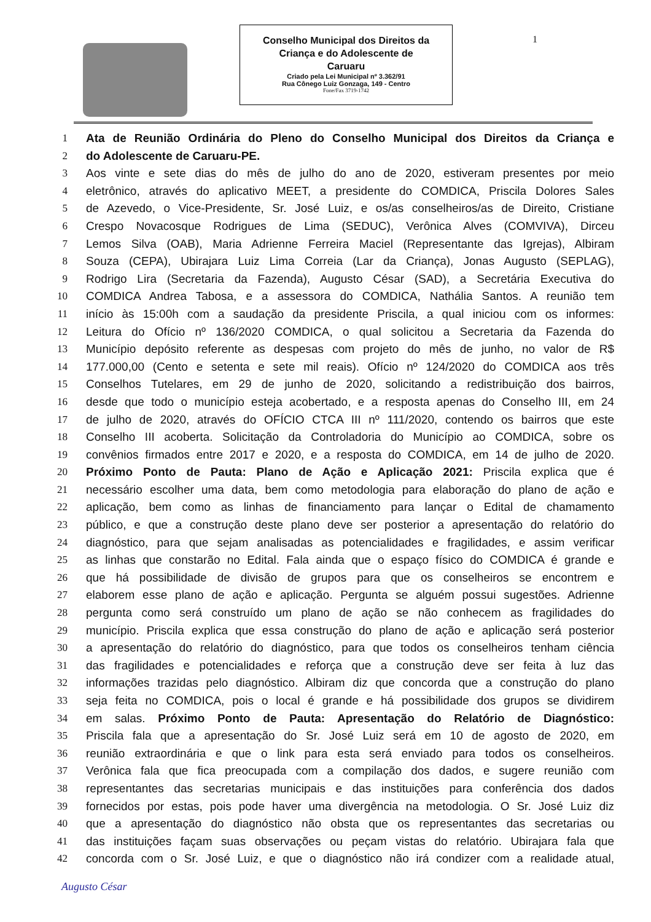Conselho Municipal dos Direitos da
Criança e do Adolescente de
Caruaru
Criado pela Lei Municipal nº 3.362/91
Rua Cônego Luiz Gonzaga, 149 - Centro
Fone/Fax 3719-1742
1
1 Ata de Reunião Ordinária do Pleno do Conselho Municipal dos Direitos da Criança e
2 do Adolescente de Caruaru-PE.
3 Aos vinte e sete dias do mês de julho do ano de 2020, estiveram presentes por meio
4 eletrônico, através do aplicativo MEET, a presidente do COMDICA, Priscila Dolores Sales
5 de Azevedo, o Vice-Presidente, Sr. José Luiz, e os/as conselheiros/as de Direito, Cristiane
6 Crespo Novacosque Rodrigues de Lima (SEDUC), Verônica Alves (COMVIVA), Dirceu
7 Lemos Silva (OAB), Maria Adrienne Ferreira Maciel (Representante das Igrejas), Albiram
8 Souza (CEPA), Ubirajara Luiz Lima Correia (Lar da Criança), Jonas Augusto (SEPLAG),
9 Rodrigo Lira (Secretaria da Fazenda), Augusto César (SAD), a Secretária Executiva do
10 COMDICA Andrea Tabosa, e a assessora do COMDICA, Nathália Santos. A reunião tem
11 início às 15:00h com a saudação da presidente Priscila, a qual iniciou com os informes:
12 Leitura do Ofício nº 136/2020 COMDICA, o qual solicitou a Secretaria da Fazenda do
13 Município depósito referente as despesas com projeto do mês de junho, no valor de R$
14 177.000,00 (Cento e setenta e sete mil reais). Ofício nº 124/2020 do COMDICA aos três
15 Conselhos Tutelares, em 29 de junho de 2020, solicitando a redistribuição dos bairros,
16 desde que todo o município esteja acobertado, e a resposta apenas do Conselho III, em 24
17 de julho de 2020, através do OFÍCIO CTCA III nº 111/2020, contendo os bairros que este
18 Conselho III acoberta. Solicitação da Controladoria do Município ao COMDICA, sobre os
19 convênios firmados entre 2017 e 2020, e a resposta do COMDICA, em 14 de julho de 2020.
20 Próximo Ponto de Pauta: Plano de Ação e Aplicação 2021: Priscila explica que é
21 necessário escolher uma data, bem como metodologia para elaboração do plano de ação e
22 aplicação, bem como as linhas de financiamento para lançar o Edital de chamamento
23 público, e que a construção deste plano deve ser posterior a apresentação do relatório do
24 diagnóstico, para que sejam analisadas as potencialidades e fragilidades, e assim verificar
25 as linhas que constarão no Edital. Fala ainda que o espaço físico do COMDICA é grande e
26 que há possibilidade de divisão de grupos para que os conselheiros se encontrem e
27 elaborem esse plano de ação e aplicação. Pergunta se alguém possui sugestões. Adrienne
28 pergunta como será construído um plano de ação se não conhecem as fragilidades do
29 município. Priscila explica que essa construção do plano de ação e aplicação será posterior
30 a apresentação do relatório do diagnóstico, para que todos os conselheiros tenham ciência
31 das fragilidades e potencialidades e reforça que a construção deve ser feita à luz das
32 informações trazidas pelo diagnóstico. Albiram diz que concorda que a construção do plano
33 seja feita no COMDICA, pois o local é grande e há possibilidade dos grupos se dividirem
34 em salas. Próximo Ponto de Pauta: Apresentação do Relatório de Diagnóstico:
35 Priscila fala que a apresentação do Sr. José Luiz será em 10 de agosto de 2020, em
36 reunião extraordinária e que o link para esta será enviado para todos os conselheiros.
37 Verônica fala que fica preocupada com a compilação dos dados, e sugere reunião com
38 representantes das secretarias municipais e das instituições para conferência dos dados
39 fornecidos por estas, pois pode haver uma divergência na metodologia. O Sr. José Luiz diz
40 que a apresentação do diagnóstico não obsta que os representantes das secretarias ou
41 das instituições façam suas observações ou peçam vistas do relatório. Ubirajara fala que
42 concorda com o Sr. José Luiz, e que o diagnóstico não irá condizer com a realidade atual,
Augusto César